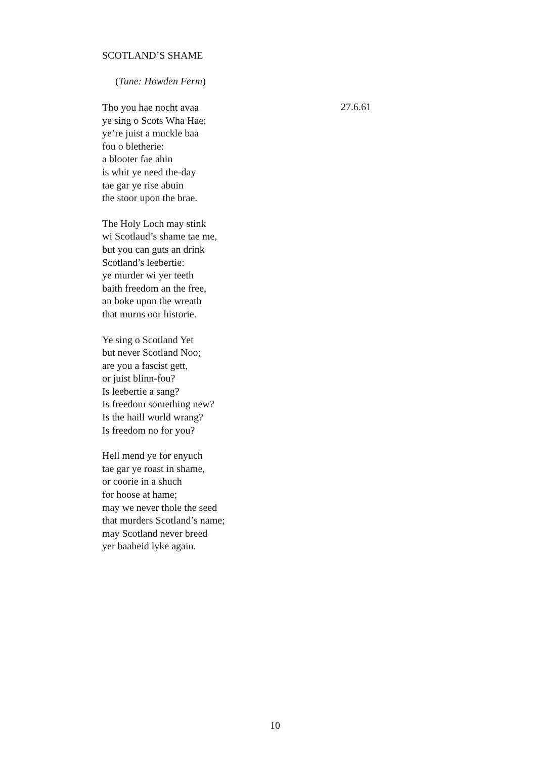SCOTLAND’S SHAME
(Tune: Howden Ferm)
Tho you hae nocht avaa
ye sing o Scots Wha Hae;
ye’re juist a muckle baa
fou o bletherie:
a blooter fae ahin
is whit ye need the-day
tae gar ye rise abuin
the stoor upon the brae.
27.6.61
The Holy Loch may stink
wi Scotlaud’s shame tae me,
but you can guts an drink
Scotland’s leebertie:
ye murder wi yer teeth
baith freedom an the free,
an boke upon the wreath
that murns oor historie.
Ye sing o Scotland Yet
but never Scotland Noo;
are you a fascist gett,
or juist blinn-fou?
Is leebertie a sang?
Is freedom something new?
Is the haill wurld wrang?
Is freedom no for you?
Hell mend ye for enyuch
tae gar ye roast in shame,
or coorie in a shuch
for hoose at hame;
may we never thole the seed
that murders Scotland’s name;
may Scotland never breed
yer baaheid lyke again.
10